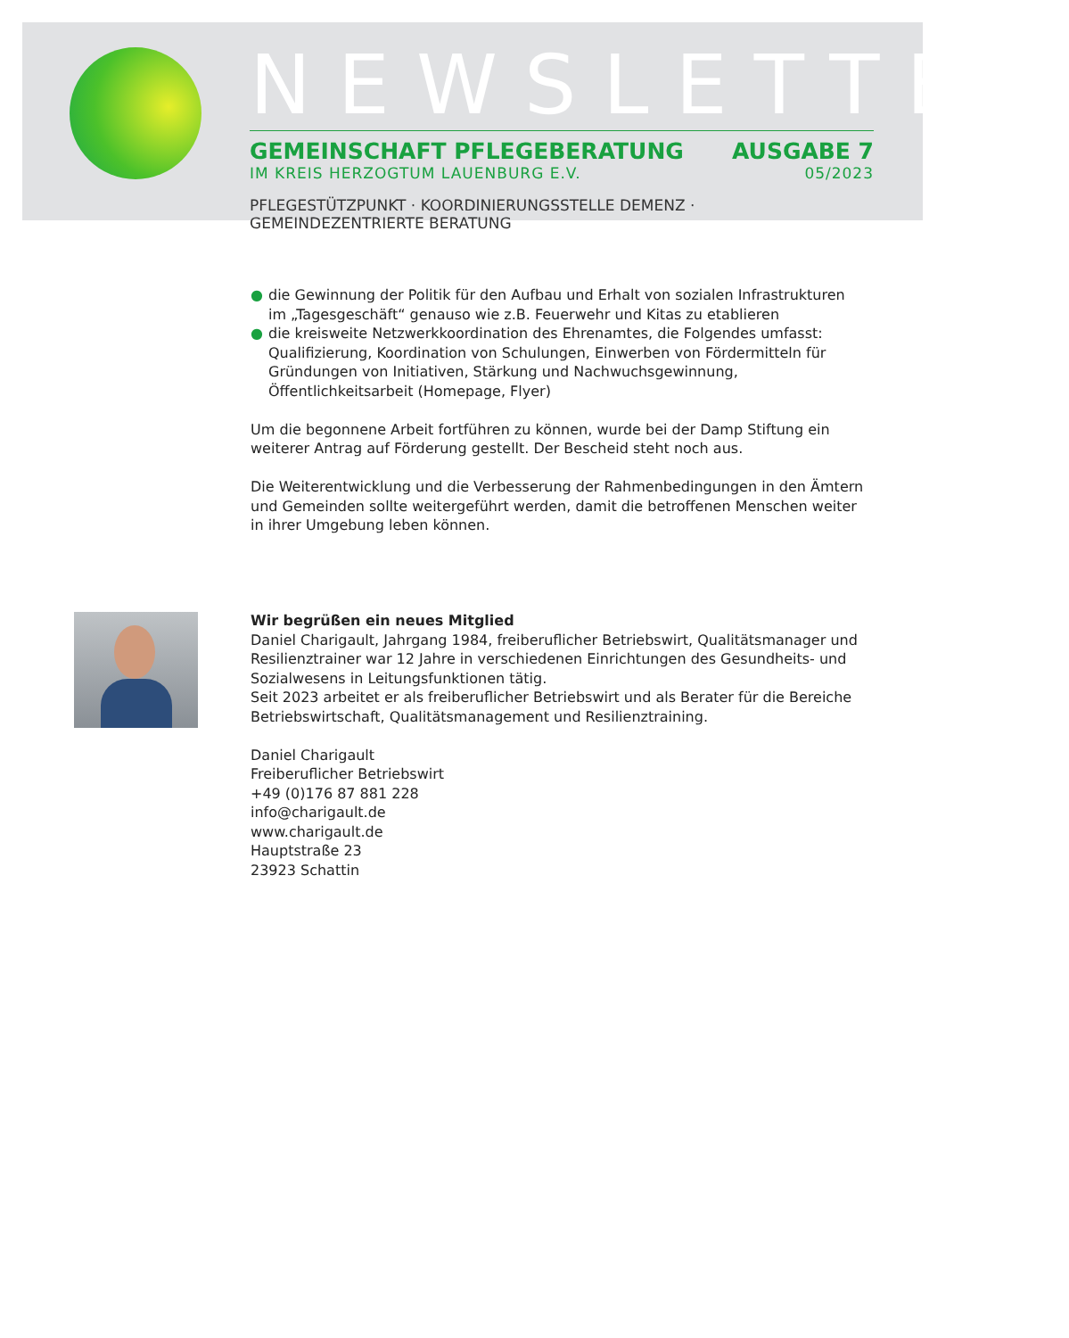NEWSLETTER
GEMEINSCHAFT PFLEGEBERATUNG AUSGABE 7
IM KREIS HERZOGTUM LAUENBURG E.V. 05/2023
PFLEGESTÜTZPUNKT · KOORDINIERUNGSSTELLE DEMENZ · GEMEINDEZENTRIERTE BERATUNG
● die Gewinnung der Politik für den Aufbau und Erhalt von sozialen Infrastrukturen im „Tagesgeschäft“ genauso wie z.B. Feuerwehr und Kitas zu etablieren
● die kreisweite Netzwerkkoordination des Ehrenamtes, die Folgendes umfasst:
Qualifizierung, Koordination von Schulungen, Einwerben von Fördermitteln für Gründungen von Initiativen, Stärkung und Nachwuchsgewinnung, Öffentlichkeitsarbeit (Homepage, Flyer)
Um die begonnene Arbeit fortführen zu können, wurde bei der Damp Stiftung ein weiterer Antrag auf Förderung gestellt. Der Bescheid steht noch aus.
Die Weiterentwicklung und die Verbesserung der Rahmenbedingungen in den Ämtern und Gemeinden sollte weitergeführt werden, damit die betroffenen Menschen weiter in ihrer Umgebung leben können.
Wir begrüßen ein neues Mitglied
Daniel Charigault, Jahrgang 1984, freiberuflicher Betriebswirt, Qualitätsmanager und Resilienztrainer war 12 Jahre in verschiedenen Einrichtungen des Gesundheits- und Sozialwesens in Leitungsfunktionen tätig.
Seit 2023 arbeitet er als freiberuflicher Betriebswirt und als Berater für die Bereiche Betriebswirtschaft, Qualitätsmanagement und Resilienztraining.
Daniel Charigault
Freiberuflicher Betriebswirt
+49 (0)176 87 881 228
info@charigault.de
www.charigault.de
Hauptstraße 23
23923 Schattin